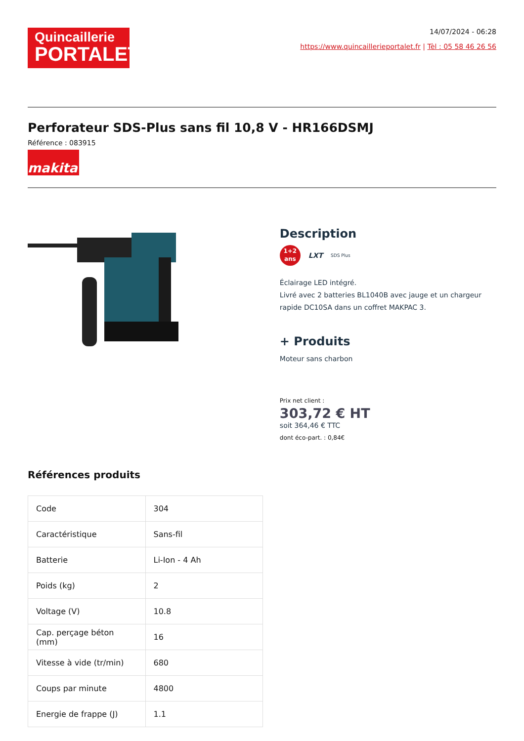Quincaillerie
PORTALET
14/07/2024 - 06:28
https://www.quincaillerieportalet.fr | Tèl : 05 58 46 26 56
Perforateur SDS-Plus sans fil 10,8 V - HR166DSMJ
Référence : 083915
makita
Description
1+2
ans
LXT SDS Plus
Éclairage LED intégré.
Livré avec 2 batteries BL1040B avec jauge et un chargeur rapide DC10SA dans un coffret MAKPAC 3.
+ Produits
Moteur sans charbon
Prix net client :
303,72 € HT
soit 364,46 € TTC
dont éco-part. : 0,84€
Références produits
| Code | 304 |
| Caractéristique | Sans-fil |
| Batterie | Li-Ion - 4 Ah |
| Poids (kg) | 2 |
| Voltage (V) | 10.8 |
| Cap. perçage béton (mm) | 16 |
| Vitesse à vide (tr/min) | 680 |
| Coups par minute | 4800 |
| Energie de frappe (J) | 1.1 |